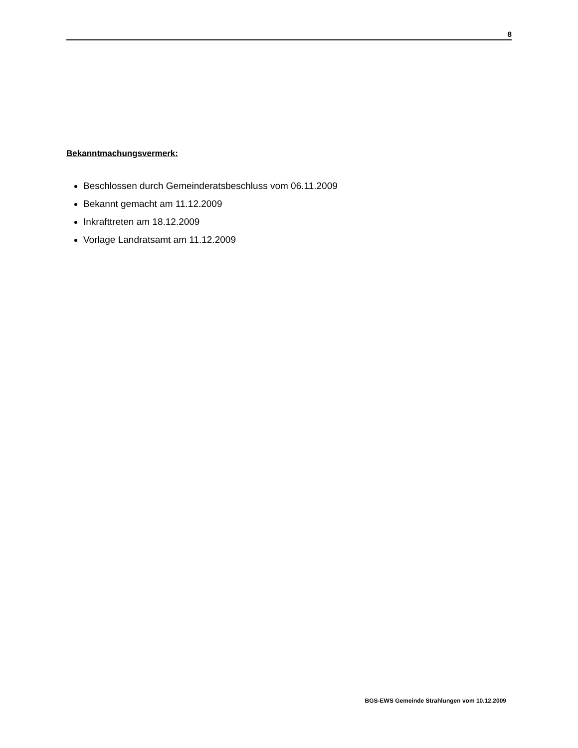8
Bekanntmachungsvermerk:
Beschlossen durch Gemeinderatsbeschluss vom 06.11.2009
Bekannt gemacht am 11.12.2009
Inkrafttreten am 18.12.2009
Vorlage Landratsamt am 11.12.2009
BGS-EWS Gemeinde Strahlungen vom 10.12.2009